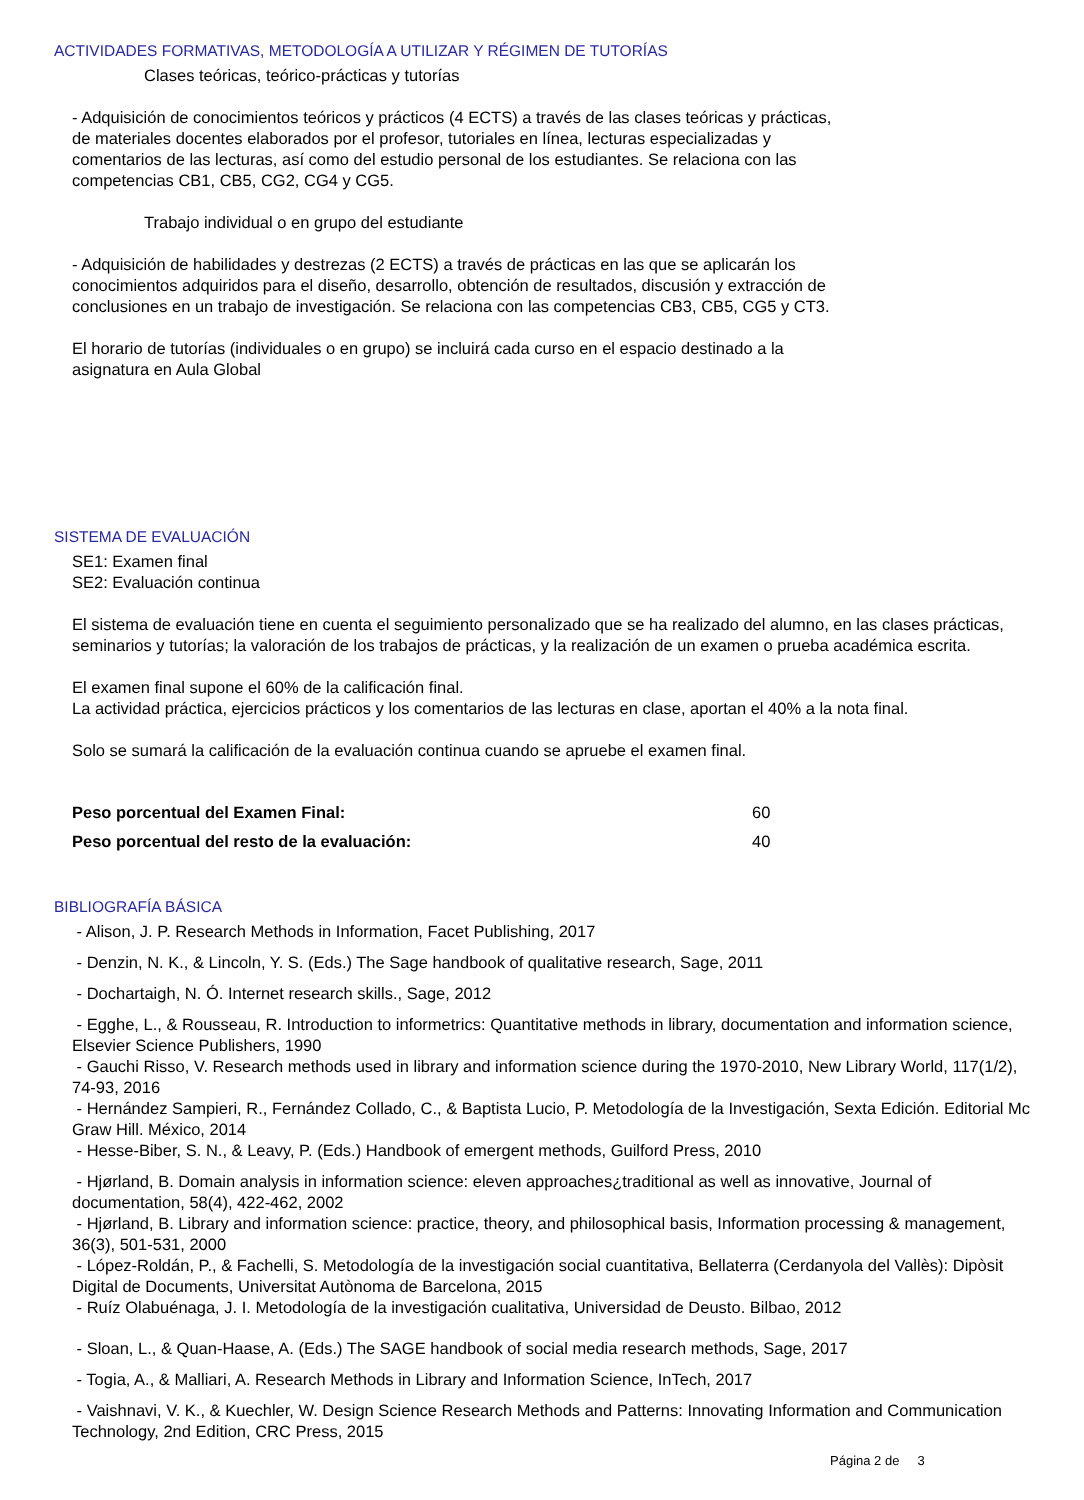ACTIVIDADES FORMATIVAS, METODOLOGÍA A UTILIZAR Y RÉGIMEN DE TUTORÍAS
Clases teóricas, teórico-prácticas y tutorías
- Adquisición de conocimientos teóricos y prácticos (4 ECTS) a través de las clases teóricas y prácticas,
de materiales docentes elaborados por el profesor, tutoriales en línea, lecturas especializadas y
comentarios de las lecturas, así como del estudio personal de los estudiantes. Se relaciona con las
competencias CB1, CB5, CG2, CG4 y CG5.
Trabajo individual o en grupo del estudiante
- Adquisición de habilidades y destrezas (2 ECTS) a través de prácticas en las que se aplicarán los
conocimientos adquiridos para el diseño, desarrollo, obtención de resultados, discusión y extracción de
conclusiones en un trabajo de investigación. Se relaciona con las competencias CB3, CB5, CG5 y CT3.
El horario de tutorías (individuales o en grupo) se incluirá cada curso en el espacio destinado a la
asignatura en Aula Global
SISTEMA DE EVALUACIÓN
SE1: Examen final
SE2: Evaluación continua
El sistema de evaluación tiene en cuenta el seguimiento personalizado que se ha realizado del alumno, en las clases prácticas, seminarios y tutorías; la valoración de los trabajos de prácticas, y la realización de un examen o prueba académica escrita.
El examen final supone el 60% de la calificación final.
La actividad práctica, ejercicios prácticos y los comentarios de las lecturas en clase, aportan el 40% a la nota final.
Solo se sumará la calificación de la evaluación continua cuando se apruebe el examen final.
Peso porcentual del Examen Final: 60
Peso porcentual del resto de la evaluación: 40
BIBLIOGRAFÍA BÁSICA
- Alison, J. P. Research Methods in Information, Facet Publishing, 2017
- Denzin, N. K., & Lincoln, Y. S. (Eds.) The Sage handbook of qualitative research, Sage, 2011
- Dochartaigh, N. Ó. Internet research skills., Sage, 2012
- Egghe, L., & Rousseau, R. Introduction to informetrics: Quantitative methods in library, documentation and information science, Elsevier Science Publishers, 1990
- Gauchi Risso, V. Research methods used in library and information science during the 1970-2010, New Library World, 117(1/2), 74-93, 2016
- Hernández Sampieri, R., Fernández Collado, C., & Baptista Lucio, P. Metodología de la Investigación, Sexta Edición. Editorial Mc Graw Hill. México, 2014
- Hesse-Biber, S. N., & Leavy, P. (Eds.) Handbook of emergent methods, Guilford Press, 2010
- Hjørland, B. Domain analysis in information science: eleven approaches¿traditional as well as innovative, Journal of documentation, 58(4), 422-462, 2002
- Hjørland, B. Library and information science: practice, theory, and philosophical basis, Information processing & management, 36(3), 501-531, 2000
- López-Roldán, P., & Fachelli, S. Metodología de la investigación social cuantitativa, Bellaterra (Cerdanyola del Vallès): Dipòsit Digital de Documents, Universitat Autònoma de Barcelona, 2015
- Ruíz Olabuénaga, J. I. Metodología de la investigación cualitativa, Universidad de Deusto. Bilbao, 2012
- Sloan, L., & Quan-Haase, A. (Eds.) The SAGE handbook of social media research methods, Sage, 2017
- Togia, A., & Malliari, A. Research Methods in Library and Information Science, InTech, 2017
- Vaishnavi, V. K., & Kuechler, W. Design Science Research Methods and Patterns: Innovating Information and Communication Technology, 2nd Edition, CRC Press, 2015
Página 2 de 3